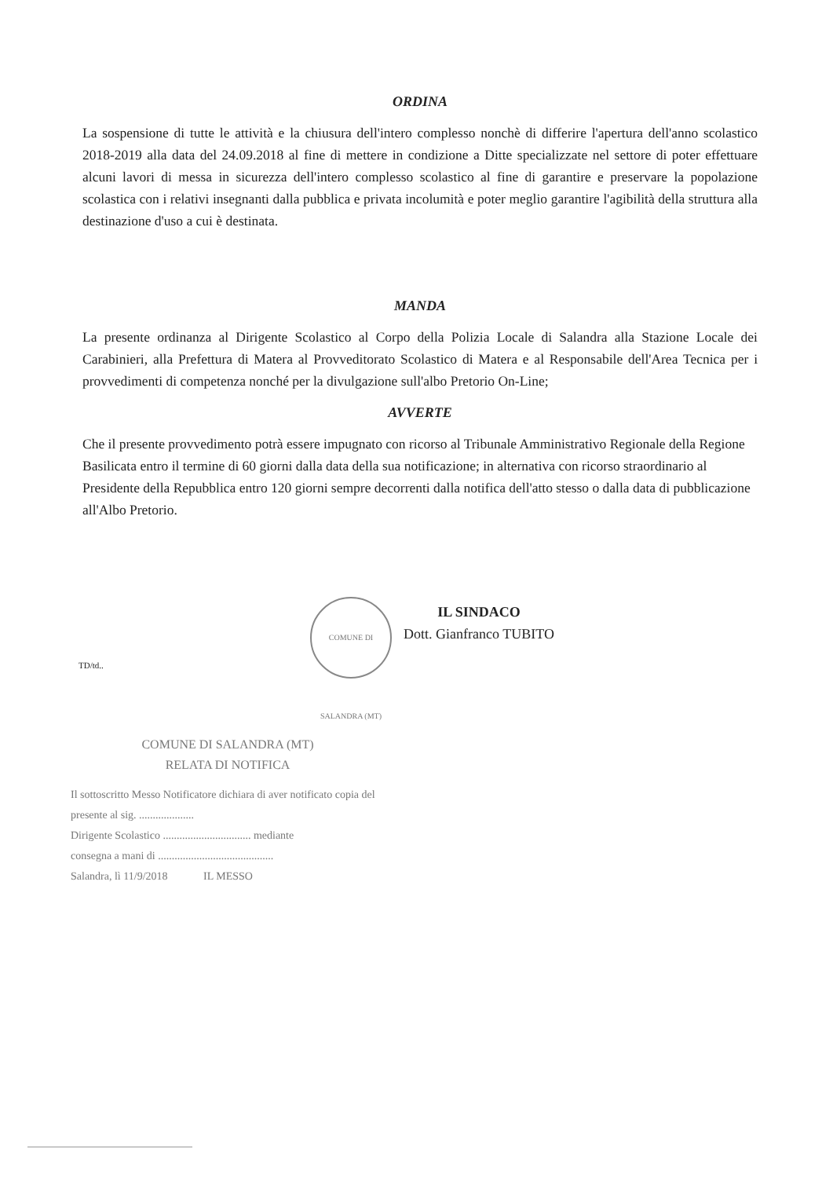ORDINA
La sospensione di tutte le attività e la chiusura dell'intero complesso nonchè di differire l'apertura dell'anno scolastico 2018-2019 alla data del 24.09.2018 al fine di mettere in condizione a Ditte specializzate nel settore di poter effettuare alcuni lavori di messa in sicurezza dell'intero complesso scolastico al fine di garantire e preservare la popolazione scolastica con i relativi insegnanti dalla pubblica e privata incolumità e poter meglio garantire l'agibilità della struttura alla destinazione d'uso a cui è destinata.
MANDA
La presente ordinanza al Dirigente Scolastico al Corpo della Polizia Locale di Salandra alla Stazione Locale dei Carabinieri, alla Prefettura di Matera al Provveditorato Scolastico di Matera e al Responsabile dell'Area Tecnica per i provvedimenti di competenza nonché per la divulgazione sull'albo Pretorio On-Line;
AVVERTE
Che il presente provvedimento potrà essere impugnato con ricorso al Tribunale Amministrativo Regionale della Regione Basilicata entro il termine di 60 giorni dalla data della sua notificazione; in alternativa con ricorso straordinario al Presidente della Repubblica entro 120 giorni sempre decorrenti dalla notifica dell'atto stesso o dalla data di pubblicazione all'Albo Pretorio.
COMUNE DI SALANDRA (MT)
IL SINDACO
Dott. Gianfranco TUBITO
TD/td..
COMUNE DI SALANDRA (MT)
RELATA DI NOTIFICA
Il sottoscritto Messo Notificatore dichiara di aver notificato copia del presente al sig. ....................
Dirigente Scolastico ................................ mediante
consegna a mani di ..........................................
Salandra, lì 11/9/2018 IL MESSO